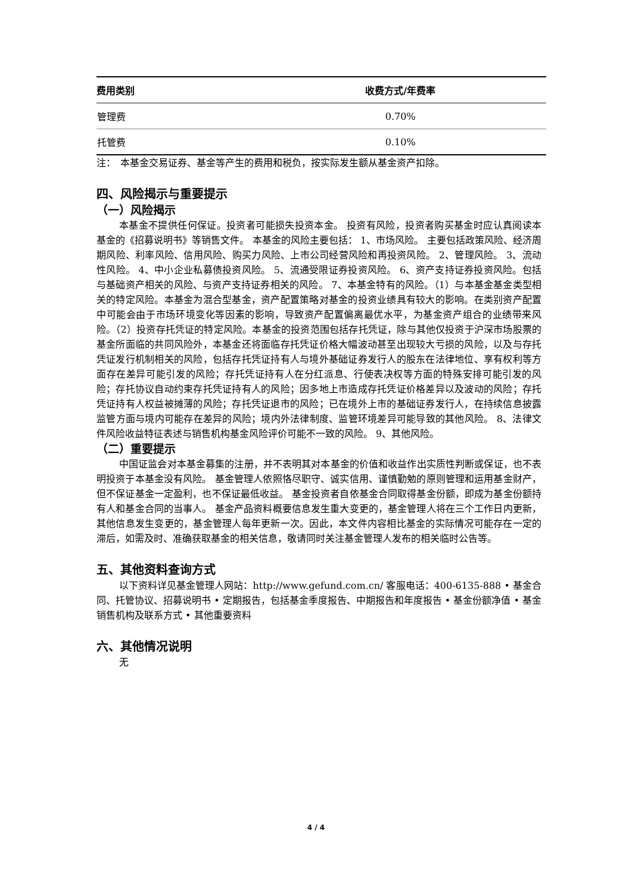| 费用类别 | 收费方式/年费率 |
| --- | --- |
| 管理费 | 0.70% |
| 托管费 | 0.10% |
注：　本基金交易证券、基金等产生的费用和税负，按实际发生额从基金资产扣除。
四、风险揭示与重要提示
（一）风险揭示
本基金不提供任何保证。投资者可能损失投资本金。 投资有风险，投资者购买基金时应认真阅读本基金的《招募说明书》等销售文件。 本基金的风险主要包括： 1、市场风险。 主要包括政策风险、经济周期风险、利率风险、信用风险、购买力风险、上市公司经营风险和再投资风险。 2、管理风险。 3、流动性风险。 4、中小企业私募债投资风险。 5、流通受限证券投资风险。 6、资产支持证券投资风险。包括与基础资产相关的风险、与资产支持证券相关的风险。 7、本基金特有的风险。（1）与本基金基金类型相关的特定风险。本基金为混合型基金，资产配置策略对基金的投资业绩具有较大的影响。在类别资产配置中可能会由于市场环境变化等因素的影响，导致资产配置偏离最优水平，为基金资产组合的业绩带来风险。（2）投资存托凭证的特定风险。本基金的投资范围包括存托凭证，除与其他仅投资于沪深市场股票的基金所面临的共同风险外，本基金还将面临存托凭证价格大幅波动甚至出现较大亏损的风险，以及与存托凭证发行机制相关的风险，包括存托凭证持有人与境外基础证券发行人的股东在法律地位、享有权利等方面存在差异可能引发的风险；存托凭证持有人在分红派息、行使表决权等方面的特殊安排可能引发的风险；存托协议自动约束存托凭证持有人的风险；因多地上市造成存托凭证价格差异以及波动的风险；存托凭证持有人权益被摊薄的风险；存托凭证退市的风险；已在境外上市的基础证券发行人，在持续信息披露监管方面与境内可能存在差异的风险；境内外法律制度、监管环境差异可能导致的其他风险。 8、法律文件风险收益特征表述与销售机构基金风险评价可能不一致的风险。 9、其他风险。
（二）重要提示
中国证监会对本基金募集的注册，并不表明其对本基金的价值和收益作出实质性判断或保证，也不表明投资于本基金没有风险。 基金管理人依照恪尽职守、诚实信用、谨慎勤勉的原则管理和运用基金财产，但不保证基金一定盈利，也不保证最低收益。 基金投资者自依基金合同取得基金份额，即成为基金份额持有人和基金合同的当事人。 基金产品资料概要信息发生重大变更的，基金管理人将在三个工作日内更新，其他信息发生变更的，基金管理人每年更新一次。因此，本文件内容相比基金的实际情况可能存在一定的滞后，如需及时、准确获取基金的相关信息，敬请同时关注基金管理人发布的相关临时公告等。
五、其他资料查询方式
以下资料详见基金管理人网站：http://www.gefund.com.cn/ 客服电话：400-6135-888 • 基金合同、托管协议、招募说明书 • 定期报告，包括基金季度报告、中期报告和年度报告 • 基金份额净值 • 基金销售机构及联系方式 • 其他重要资料
六、其他情况说明
无
4 / 4